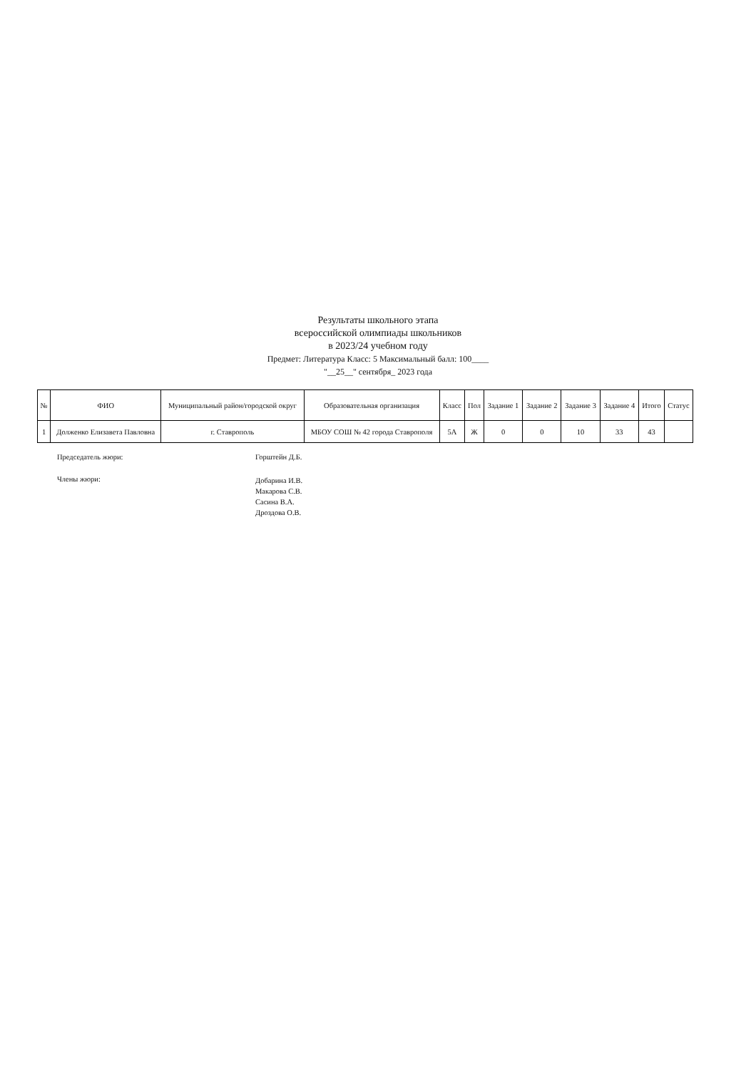Результаты школьного этапа
всероссийской олимпиады школьников
в 2023/24 учебном году
Предмет: Литература Класс: 5 Максимальный балл: 100____
"__25__" сентября_ 2023 года
| № | ФИО | Муниципальный район/городской округ | Образовательная организация | Класс | Пол | Задание 1 | Задание 2 | Задание 3 | Задание 4 | Итого | Статус |
| --- | --- | --- | --- | --- | --- | --- | --- | --- | --- | --- | --- |
| 1 | Долженко Елизавета Павловна | г. Ставрополь | МБОУ СОШ № 42 города Ставрополя | 5А | Ж | 0 | 0 | 10 | 33 | 43 | |
Председатель жюри: Горштейн Д.Б.
Члены жюри:
Добарина И.В.
Макарова С.В.
Сасина В.А.
Дроздова О.В.